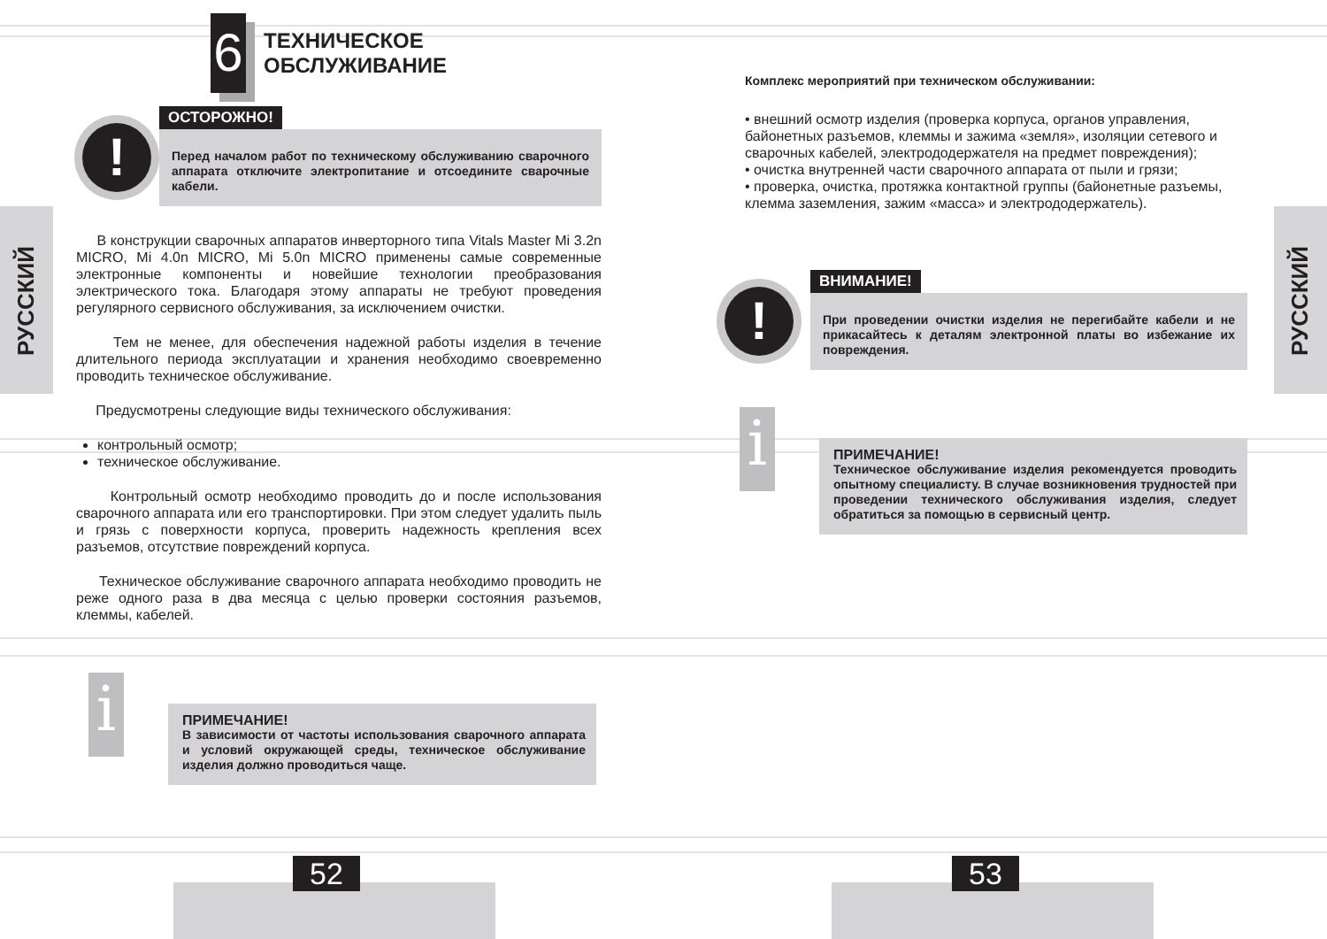52 53
РУССКИЙ
6
ТЕХНИЧЕСКОЕ
ОБСЛУЖИВАНИЕ
!
ОСТОРОЖНО!
Перед началом работ по техническому обслуживанию сварочного аппарата отключите электропитание и отсоедините сварочные кабели.
В конструкции сварочных аппаратов инверторного типа Vitals Master Mi 3.2n MICRO, Mi 4.0n MICRO, Mi 5.0n MICRO применены самые современные электронные компоненты и новейшие технологии преобразования электрического тока. Благодаря этому аппараты не требуют проведения регулярного сервисного обслуживания, за исключением очистки.
Тем не менее, для обеспечения надежной работы изделия в течение длительного периода эксплуатации и хранения необходимо своевременно проводить техническое обслуживание.
Предусмотрены следующие виды технического обслуживания:
контрольный осмотр;
техническое обслуживание.
Контрольный осмотр необходимо проводить до и после использования сварочного аппарата или его транспортировки. При этом следует удалить пыль и грязь с поверхности корпуса, проверить надежность крепления всех разъемов, отсутствие повреждений корпуса.
Техническое обслуживание сварочного аппарата необходимо проводить не реже одного раза в два месяца с целью проверки состояния разъемов, клеммы, кабелей.
i
ПРИМЕЧАНИЕ!
В зависимости от частоты использования сварочного аппарата и условий окружающей среды, техническое обслуживание изделия должно проводиться чаще.
РУССКИЙ
Комплекс мероприятий при техническом обслуживании:
• внешний осмотр изделия (проверка корпуса, органов управления, байонетных разъемов, клеммы и зажима «земля», изоляции сетевого и сварочных кабелей, электрододержателя на предмет повреждения);
• очистка внутренней части сварочного аппарата от пыли и грязи;
• проверка, очистка, протяжка контактной группы (байонетные разъемы, клемма заземления, зажим «масса» и электрододержатель).
!
ВНИМАНИЕ!
При проведении очистки изделия не перегибайте кабели и не прикасайтесь к деталям электронной платы во избежание их повреждения.
i
ПРИМЕЧАНИЕ!
Техническое обслуживание изделия рекомендуется проводить опытному специалисту. В случае возникновения трудностей при проведении технического обслуживания изделия, следует обратиться за помощью в сервисный центр.